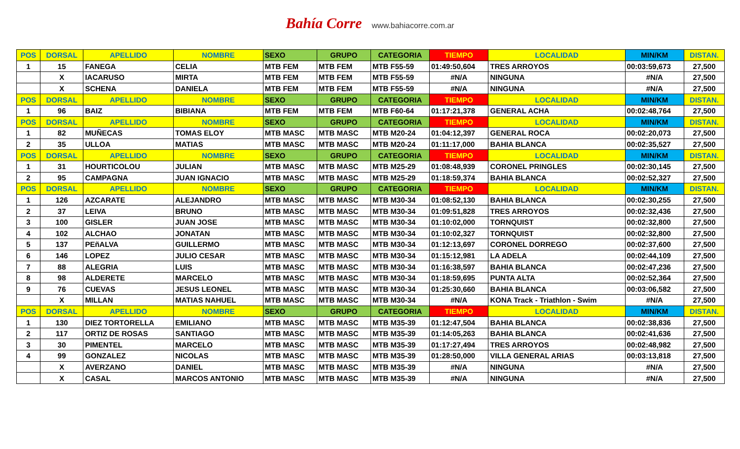Bahía Corre www.bahiacorre.com.ar
| POS | DORSAL | APELLIDO | NOMBRE | SEXO | GRUPO | CATEGORIA | TIEMPO | LOCALIDAD | MIN/KM | DISTAN. |
| --- | --- | --- | --- | --- | --- | --- | --- | --- | --- | --- |
| 1 | 15 | FANEGA | CELIA | MTB FEM | MTB FEM | MTB F55-59 | 01:49:50,604 | TRES ARROYOS | 00:03:59,673 | 27,500 |
| | X | IACARUSO | MIRTA | MTB FEM | MTB FEM | MTB F55-59 | #N/A | NINGUNA | #N/A | 27,500 |
| | X | SCHENA | DANIELA | MTB FEM | MTB FEM | MTB F55-59 | #N/A | NINGUNA | #N/A | 27,500 |
| POS | DORSAL | APELLIDO | NOMBRE | SEXO | GRUPO | CATEGORIA | TIEMPO | LOCALIDAD | MIN/KM | DISTAN. |
| 1 | 96 | BAIZ | BIBIANA | MTB FEM | MTB FEM | MTB F60-64 | 01:17:21,378 | GENERAL ACHA | 00:02:48,764 | 27,500 |
| POS | DORSAL | APELLIDO | NOMBRE | SEXO | GRUPO | CATEGORIA | TIEMPO | LOCALIDAD | MIN/KM | DISTAN. |
| 1 | 82 | MUÑECAS | TOMAS ELOY | MTB MASC | MTB MASC | MTB M20-24 | 01:04:12,397 | GENERAL ROCA | 00:02:20,073 | 27,500 |
| 2 | 35 | ULLOA | MATIAS | MTB MASC | MTB MASC | MTB M20-24 | 01:11:17,000 | BAHIA BLANCA | 00:02:35,527 | 27,500 |
| POS | DORSAL | APELLIDO | NOMBRE | SEXO | GRUPO | CATEGORIA | TIEMPO | LOCALIDAD | MIN/KM | DISTAN. |
| 1 | 31 | HOURTICOLOU | JULIAN | MTB MASC | MTB MASC | MTB M25-29 | 01:08:48,939 | CORONEL PRINGLES | 00:02:30,145 | 27,500 |
| 2 | 95 | CAMPAGNA | JUAN IGNACIO | MTB MASC | MTB MASC | MTB M25-29 | 01:18:59,374 | BAHIA BLANCA | 00:02:52,327 | 27,500 |
| POS | DORSAL | APELLIDO | NOMBRE | SEXO | GRUPO | CATEGORIA | TIEMPO | LOCALIDAD | MIN/KM | DISTAN. |
| 1 | 126 | AZCARATE | ALEJANDRO | MTB MASC | MTB MASC | MTB M30-34 | 01:08:52,130 | BAHIA BLANCA | 00:02:30,255 | 27,500 |
| 2 | 37 | LEIVA | BRUNO | MTB MASC | MTB MASC | MTB M30-34 | 01:09:51,828 | TRES ARROYOS | 00:02:32,436 | 27,500 |
| 3 | 100 | GISLER | JUAN JOSE | MTB MASC | MTB MASC | MTB M30-34 | 01:10:02,000 | TORNQUIST | 00:02:32,800 | 27,500 |
| 4 | 102 | ALCHAO | JONATAN | MTB MASC | MTB MASC | MTB M30-34 | 01:10:02,327 | TORNQUIST | 00:02:32,800 | 27,500 |
| 5 | 137 | PEñALVA | GUILLERMO | MTB MASC | MTB MASC | MTB M30-34 | 01:12:13,697 | CORONEL DORREGO | 00:02:37,600 | 27,500 |
| 6 | 146 | LOPEZ | JULIO CESAR | MTB MASC | MTB MASC | MTB M30-34 | 01:15:12,981 | LA ADELA | 00:02:44,109 | 27,500 |
| 7 | 88 | ALEGRIA | LUIS | MTB MASC | MTB MASC | MTB M30-34 | 01:16:38,597 | BAHIA BLANCA | 00:02:47,236 | 27,500 |
| 8 | 98 | ALDERETE | MARCELO | MTB MASC | MTB MASC | MTB M30-34 | 01:18:59,695 | PUNTA ALTA | 00:02:52,364 | 27,500 |
| 9 | 76 | CUEVAS | JESUS LEONEL | MTB MASC | MTB MASC | MTB M30-34 | 01:25:30,660 | BAHIA BLANCA | 00:03:06,582 | 27,500 |
| | X | MILLAN | MATIAS NAHUEL | MTB MASC | MTB MASC | MTB M30-34 | #N/A | KONA Track - Triathlon - Swim | #N/A | 27,500 |
| POS | DORSAL | APELLIDO | NOMBRE | SEXO | GRUPO | CATEGORIA | TIEMPO | LOCALIDAD | MIN/KM | DISTAN. |
| 1 | 130 | DIEZ TORTORELLA | EMILIANO | MTB MASC | MTB MASC | MTB M35-39 | 01:12:47,504 | BAHIA BLANCA | 00:02:38,836 | 27,500 |
| 2 | 117 | ORTIZ DE ROSAS | SANTIAGO | MTB MASC | MTB MASC | MTB M35-39 | 01:14:05,263 | BAHIA BLANCA | 00:02:41,636 | 27,500 |
| 3 | 30 | PIMENTEL | MARCELO | MTB MASC | MTB MASC | MTB M35-39 | 01:17:27,494 | TRES ARROYOS | 00:02:48,982 | 27,500 |
| 4 | 99 | GONZALEZ | NICOLAS | MTB MASC | MTB MASC | MTB M35-39 | 01:28:50,000 | VILLA GENERAL ARIAS | 00:03:13,818 | 27,500 |
| | X | AVERZANO | DANIEL | MTB MASC | MTB MASC | MTB M35-39 | #N/A | NINGUNA | #N/A | 27,500 |
| | X | CASAL | MARCOS ANTONIO | MTB MASC | MTB MASC | MTB M35-39 | #N/A | NINGUNA | #N/A | 27,500 |